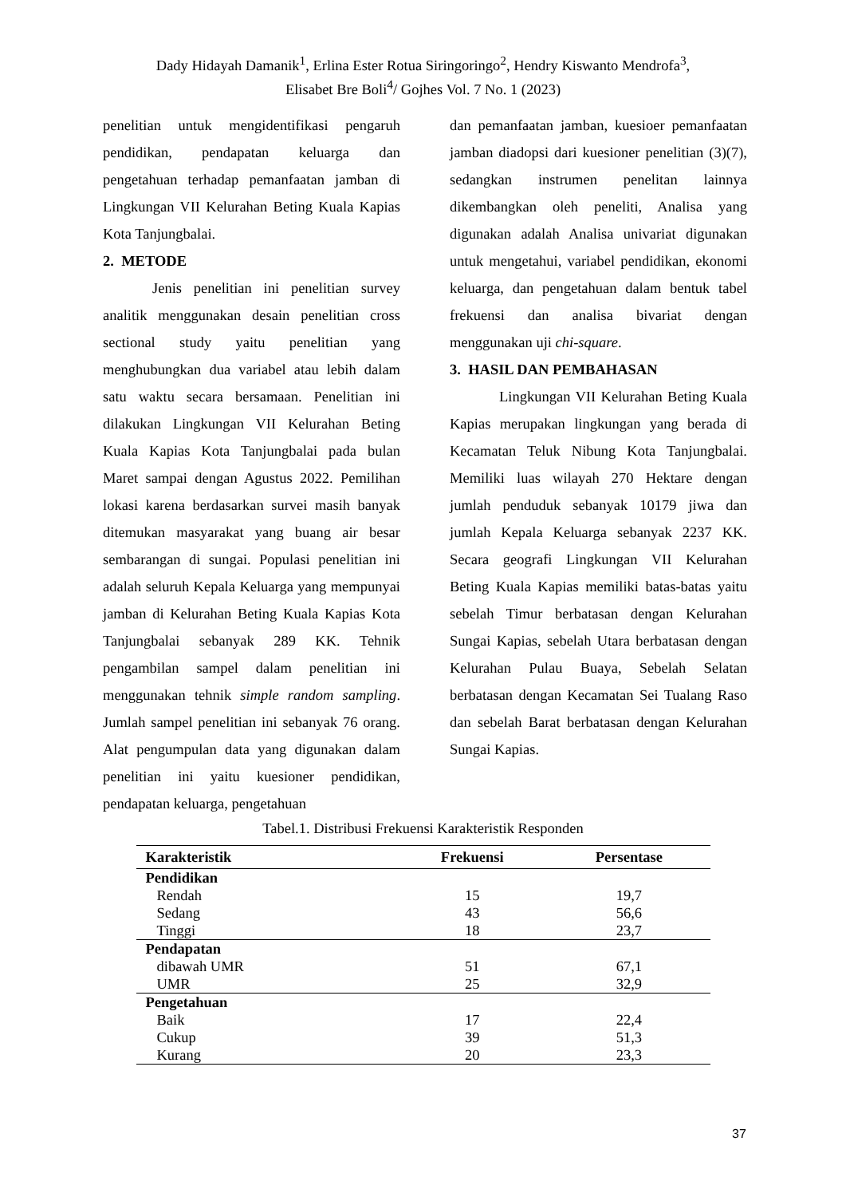Dady Hidayah Damanik<sup>1</sup>, Erlina Ester Rotua Siringoringo<sup>2</sup>, Hendry Kiswanto Mendrofa<sup>3</sup>,
Elisabet Bre Boli<sup>4</sup>/ Gojhes Vol. 7 No. 1 (2023)
penelitian untuk mengidentifikasi pengaruh pendidikan, pendapatan keluarga dan pengetahuan terhadap pemanfaatan jamban di Lingkungan VII Kelurahan Beting Kuala Kapias Kota Tanjungbalai.
2. METODE
Jenis penelitian ini penelitian survey analitik menggunakan desain penelitian cross sectional study yaitu penelitian yang menghubungkan dua variabel atau lebih dalam satu waktu secara bersamaan. Penelitian ini dilakukan Lingkungan VII Kelurahan Beting Kuala Kapias Kota Tanjungbalai pada bulan Maret sampai dengan Agustus 2022. Pemilihan lokasi karena berdasarkan survei masih banyak ditemukan masyarakat yang buang air besar sembarangan di sungai. Populasi penelitian ini adalah seluruh Kepala Keluarga yang mempunyai jamban di Kelurahan Beting Kuala Kapias Kota Tanjungbalai sebanyak 289 KK. Tehnik pengambilan sampel dalam penelitian ini menggunakan tehnik simple random sampling. Jumlah sampel penelitian ini sebanyak 76 orang. Alat pengumpulan data yang digunakan dalam penelitian ini yaitu kuesioner pendidikan, pendapatan keluarga, pengetahuan
dan pemanfaatan jamban, kuesioer pemanfaatan jamban diadopsi dari kuesioner penelitian (3)(7), sedangkan instrumen penelitan lainnya dikembangkan oleh peneliti, Analisa yang digunakan adalah Analisa univariat digunakan untuk mengetahui, variabel pendidikan, ekonomi keluarga, dan pengetahuan dalam bentuk tabel frekuensi dan analisa bivariat dengan menggunakan uji chi-square.
3. HASIL DAN PEMBAHASAN
Lingkungan VII Kelurahan Beting Kuala Kapias merupakan lingkungan yang berada di Kecamatan Teluk Nibung Kota Tanjungbalai. Memiliki luas wilayah 270 Hektare dengan jumlah penduduk sebanyak 10179 jiwa dan jumlah Kepala Keluarga sebanyak 2237 KK. Secara geografi Lingkungan VII Kelurahan Beting Kuala Kapias memiliki batas-batas yaitu sebelah Timur berbatasan dengan Kelurahan Sungai Kapias, sebelah Utara berbatasan dengan Kelurahan Pulau Buaya, Sebelah Selatan berbatasan dengan Kecamatan Sei Tualang Raso dan sebelah Barat berbatasan dengan Kelurahan Sungai Kapias.
Tabel.1. Distribusi Frekuensi Karakteristik Responden
| Karakteristik | Frekuensi | Persentase |
| --- | --- | --- |
| Pendidikan | | |
| Rendah | 15 | 19,7 |
| Sedang | 43 | 56,6 |
| Tinggi | 18 | 23,7 |
| Pendapatan | | |
| dibawah UMR | 51 | 67,1 |
| UMR | 25 | 32,9 |
| Pengetahuan | | |
| Baik | 17 | 22,4 |
| Cukup | 39 | 51,3 |
| Kurang | 20 | 23,3 |
37